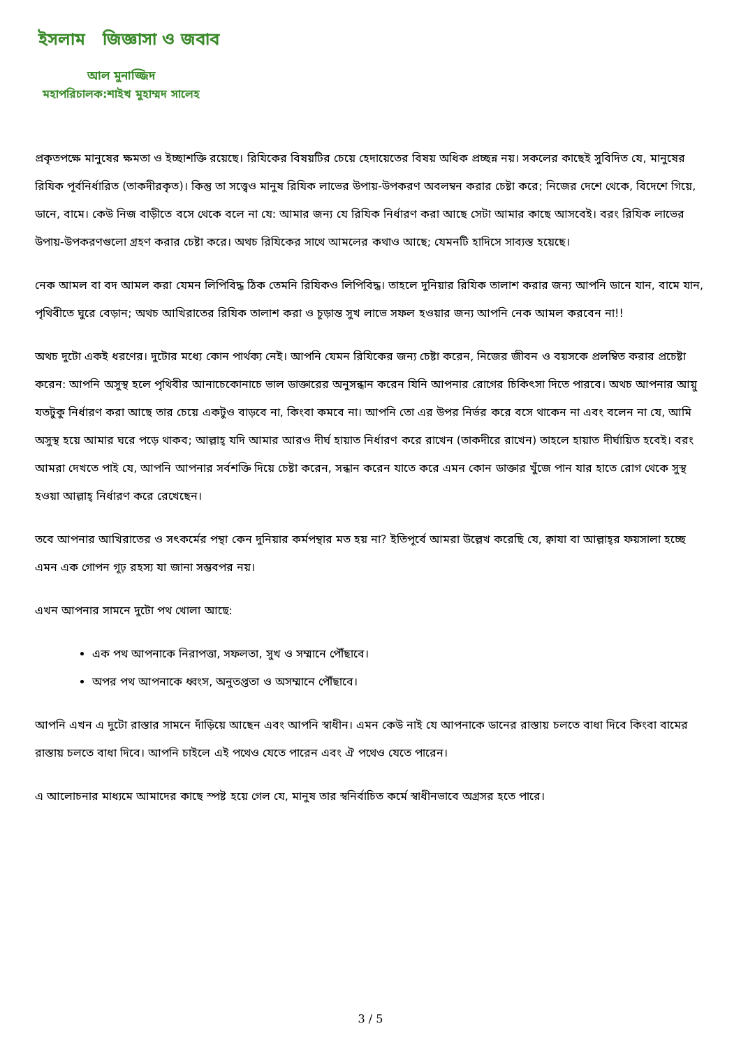ইসলাম জিজ্ঞাসা ও জবাব
আল মুনাজ্জিদ
মহাপরিচালক:শাইখ মুহাম্মদ সালেহ
প্রকৃতপক্ষে মানুষের ক্ষমতা ও ইচ্ছাশক্তি রয়েছে। রিযিকের বিষয়টির চেয়ে হেদায়েতের বিষয় অধিক প্রচ্ছন্ন নয়। সকলের কাছেই সুবিদিত যে, মানুষের রিযিক পূর্বনির্ধারিত (তাকদীরকৃত)। কিন্তু তা সত্ত্বেও মানুষ রিযিক লাভের উপায়-উপকরণ অবলম্বন করার চেষ্টা করে; নিজের দেশে থেকে, বিদেশে গিয়ে, ডানে, বামে। কেউ নিজ বাড়ীতে বসে থেকে বলে না যে: আমার জন্য যে রিযিক নির্ধারণ করা আছে সেটা আমার কাছে আসবেই। বরং রিযিক লাভের উপায়-উপকরণগুলো গ্রহণ করার চেষ্টা করে। অথচ রিযিকের সাথে আমলের কথাও আছে; যেমনটি হাদিসে সাব্যস্ত হয়েছে।
নেক আমল বা বদ আমল করা যেমন লিপিবিদ্ধ ঠিক তেমনি রিযিকও লিপিবিদ্ধ। তাহলে দুনিয়ার রিযিক তালাশ করার জন্য আপনি ডানে যান, বামে যান, পৃথিবীতে ঘুরে বেড়ান; অথচ আখিরাতের রিযিক তালাশ করা ও চূড়ান্ত সুখ লাভে সফল হওয়ার জন্য আপনি নেক আমল করবেন না!!
অথচ দুটো একই ধরণের। দুটোর মধ্যে কোন পার্থক্য নেই। আপনি যেমন রিযিকের জন্য চেষ্টা করেন, নিজের জীবন ও বয়সকে প্রলম্বিত করার প্রচেষ্টা করেন: আপনি অসুস্থ হলে পৃথিবীর আনাচেকোনাচে ভাল ডাক্তারের অনুসন্ধান করেন যিনি আপনার রোগের চিকিৎসা দিতে পারবে। অথচ আপনার আয়ু যতটুকু নির্ধারণ করা আছে তার চেয়ে একটুও বাড়বে না, কিংবা কমবে না। আপনি তো এর উপর নির্ভর করে বসে থাকেন না এবং বলেন না যে, আমি অসুস্থ হয়ে আমার ঘরে পড়ে থাকব; আল্লাহ্‌ যদি আমার আরও দীর্ঘ হায়াত নির্ধারণ করে রাখেন (তাকদীরে রাখেন) তাহলে হায়াত দীর্ঘায়িত হবেই। বরং আমরা দেখতে পাই যে, আপনি আপনার সর্বশক্তি দিয়ে চেষ্টা করেন, সন্ধান করেন যাতে করে এমন কোন ডাক্তার খুঁজে পান যার হাতে রোগ থেকে সুস্থ হওয়া আল্লাহ্‌ নির্ধারণ করে রেখেছেন।
তবে আপনার আখিরাতের ও সৎকর্মের পন্থা কেন দুনিয়ার কর্মপন্থার মত হয় না? ইতিপূর্বে আমরা উল্লেখ করেছি যে, ক্বাযা বা আল্লাহ্‌র ফয়সালা হচ্ছে এমন এক গোপন গূঢ় রহস্য যা জানা সম্ভবপর নয়।
এখন আপনার সামনে দুটো পথ খোলা আছে:
এক পথ আপনাকে নিরাপত্তা, সফলতা, সুখ ও সম্মানে পৌঁছাবে।
অপর পথ আপনাকে ধ্বংস, অনুতপ্ততা ও অসম্মানে পৌঁছাবে।
আপনি এখন এ দুটো রাস্তার সামনে দাঁড়িয়ে আছেন এবং আপনি স্বাধীন। এমন কেউ নাই যে আপনাকে ডানের রাস্তায় চলতে বাধা দিবে কিংবা বামের রাস্তায় চলতে বাধা দিবে। আপনি চাইলে এই পথেও যেতে পারেন এবং ঐ পথেও যেতে পারেন।
এ আলোচনার মাধ্যমে আমাদের কাছে স্পষ্ট হয়ে গেল যে, মানুষ তার স্বনির্বাচিত কর্মে স্বাধীনভাবে অগ্রসর হতে পারে।
3 / 5